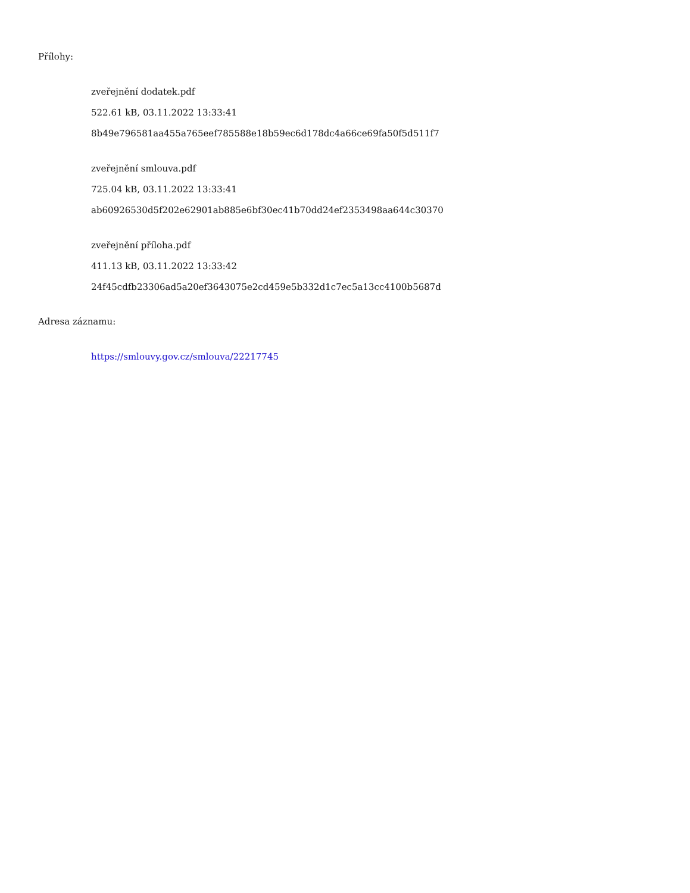Přílohy:
zveřejnění dodatek.pdf
522.61 kB, 03.11.2022 13:33:41
8b49e796581aa455a765eef785588e18b59ec6d178dc4a66ce69fa50f5d511f7
zveřejnění smlouva.pdf
725.04 kB, 03.11.2022 13:33:41
ab60926530d5f202e62901ab885e6bf30ec41b70dd24ef2353498aa644c30370
zveřejnění příloha.pdf
411.13 kB, 03.11.2022 13:33:42
24f45cdfb23306ad5a20ef3643075e2cd459e5b332d1c7ec5a13cc4100b5687d
Adresa záznamu:
https://smlouvy.gov.cz/smlouva/22217745